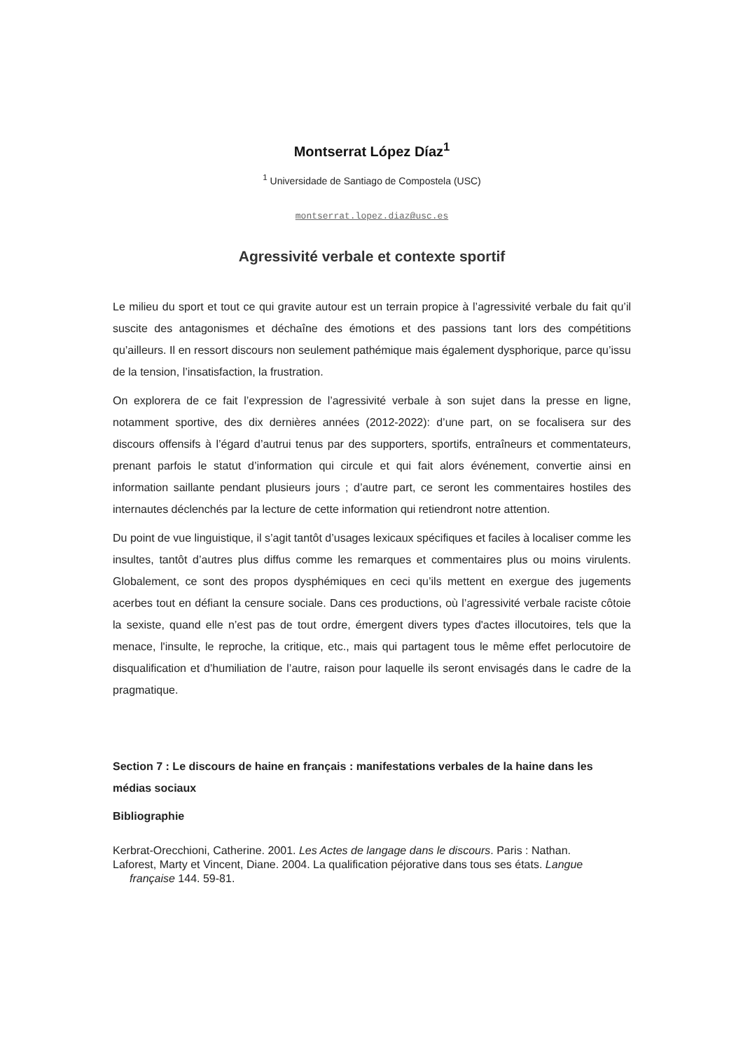Montserrat López Díaz<sup>1</sup>
<sup>1</sup> Universidade de Santiago de Compostela (USC)
montserrat.lopez.diaz@usc.es
Agressivité verbale et contexte sportif
Le milieu du sport et tout ce qui gravite autour est un terrain propice à l’agressivité verbale du fait qu’il suscite des antagonismes et déchaîne des émotions et des passions tant lors des compétitions qu’ailleurs. Il en ressort discours non seulement pathémique mais également dysphorique, parce qu’issu de la tension, l’insatisfaction, la frustration.
On explorera de ce fait l’expression de l’agressivité verbale à son sujet dans la presse en ligne, notamment sportive, des dix dernières années (2012-2022): d’une part, on se focalisera sur des discours offensifs à l’égard d’autrui tenus par des supporters, sportifs, entraîneurs et commentateurs, prenant parfois le statut d’information qui circule et qui fait alors événement, convertie ainsi en information saillante pendant plusieurs jours ; d’autre part, ce seront les commentaires hostiles des internautes déclenchés par la lecture de cette information qui retiendront notre attention.
Du point de vue linguistique, il s’agit tantôt d’usages lexicaux spécifiques et faciles à localiser comme les insultes, tantôt d’autres plus diffus comme les remarques et commentaires plus ou moins virulents. Globalement, ce sont des propos dysphémiques en ceci qu’ils mettent en exergue des jugements acerbes tout en défiant la censure sociale. Dans ces productions, où l’agressivité verbale raciste côtoie la sexiste, quand elle n’est pas de tout ordre, émergent divers types d'actes illocutoires, tels que la menace, l'insulte, le reproche, la critique, etc., mais qui partagent tous le même effet perlocutoire de disqualification et d’humiliation de l’autre, raison pour laquelle ils seront envisagés dans le cadre de la pragmatique.
Section 7 : Le discours de haine en français : manifestations verbales de la haine dans les médias sociaux
Bibliographie
Kerbrat-Orecchioni, Catherine. 2001. Les Actes de langage dans le discours. Paris : Nathan.
Laforest, Marty et Vincent, Diane. 2004. La qualification péjorative dans tous ses états. Langue française 144. 59-81.